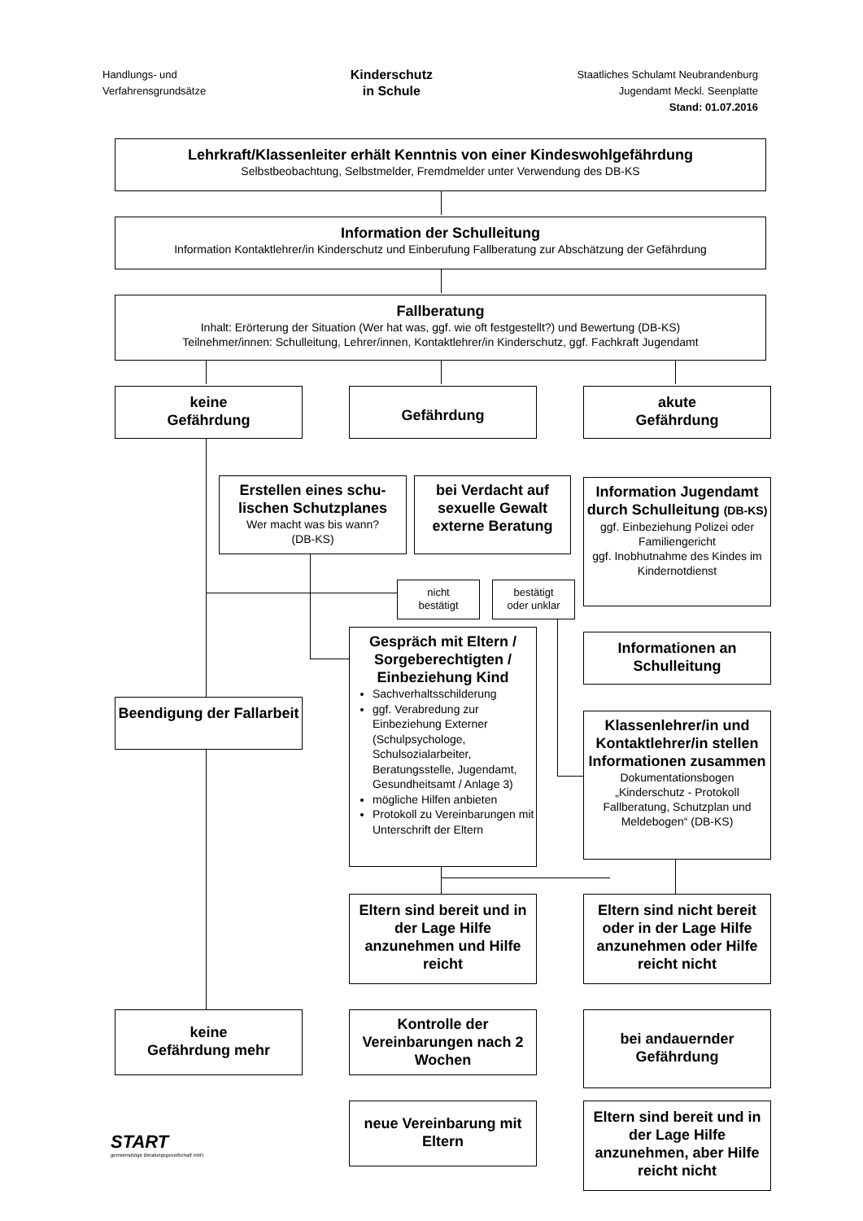Handlungs- und
Verfahrensgrundsätze
Kinderschutz
in Schule
Staatliches Schulamt Neubrandenburg
Jugendamt Meckl. Seenplatte
Stand: 01.07.2016
Lehrkraft/Klassenleiter erhält Kenntnis von einer Kindeswohlgefährdung
Selbstbeobachtung, Selbstmelder, Fremdmelder unter Verwendung des DB-KS
Information der Schulleitung
Information Kontaktlehrer/in Kinderschutz und Einberufung Fallberatung zur Abschätzung der Gefährdung
Fallberatung
Inhalt: Erörterung der Situation (Wer hat was, ggf. wie oft festgestellt?) und Bewertung (DB-KS)
Teilnehmer/innen: Schulleitung, Lehrer/innen, Kontaktlehrer/in Kinderschutz, ggf. Fachkraft Jugendamt
keine
Gefährdung
Gefährdung
akute
Gefährdung
Erstellen eines schu-lischen Schutzplanes
Wer macht was bis wann?
(DB-KS)
bei Verdacht auf sexuelle Gewalt externe Beratung
Information Jugendamt durch Schulleitung (DB-KS)
ggf. Einbeziehung Polizei oder Familiengericht
ggf. Inobhutnahme des Kindes im Kindernotdienst
nicht
bestätigt
bestätigt
oder unklar
Gespräch mit Eltern / Sorgeberechtigten / Einbeziehung Kind
Sachverhaltsschilderung
ggf. Verabredung zur Einbeziehung Externer (Schulpsychologe, Schulsozialarbeiter, Beratungsstelle, Jugendamt, Gesundheitsamt / Anlage 3)
mögliche Hilfen anbieten
Protokoll zu Vereinbarungen mit Unterschrift der Eltern
Informationen an Schulleitung
Beendigung der Fallarbeit
Klassenlehrer/in und Kontaktlehrer/in stellen Informationen zusammen
Dokumentationsbogen „Kinderschutz - Protokoll Fallberatung, Schutzplan und Meldebogen“ (DB-KS)
Eltern sind bereit und in der Lage Hilfe anzunehmen und Hilfe reicht
Eltern sind nicht bereit oder in der Lage Hilfe anzunehmen oder Hilfe reicht nicht
keine
Gefährdung mehr
Kontrolle der Vereinbarungen nach 2 Wochen
bei andauernder Gefährdung
neue Vereinbarung mit Eltern
Eltern sind bereit und in der Lage Hilfe anzunehmen, aber Hilfe reicht nicht
START
gemeinnützige Beratungsgesellschaft mbH